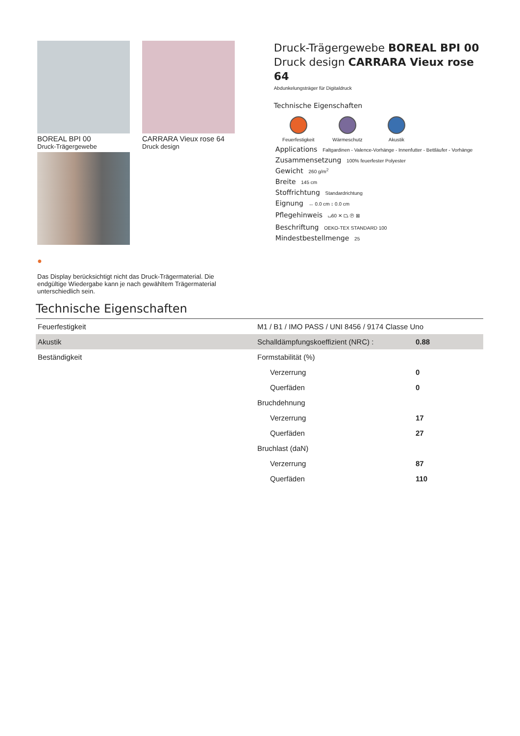BOREAL BPI 00
Druck-Trägergewebe
CARRARA Vieux rose 64
Druck design
●
Das Display berücksichtigt nicht das Druck-Trägermaterial. Die endgültige Wiedergabe kann je nach gewähltem Trägermaterial unterschiedlich sein.
Druck-Trägergewebe BOREAL BPI 00
Druck design CARRARA Vieux rose 64
Abdunkelungsträger für Digitaldruck
Technische Eigenschaften
Feuerfestigkeit
Wärmeschutz Akustik
Applications Faltgardinen - Valence-Vorhänge - Innenfutter - Bettläufer - Vorhänge
Zusammensetzung 100% feuerfester Polyester
Gewicht 260 g/m<sup>2</sup>
Breite 145 cm
Stoffrichtung Standardrichtung
Eignung ↔ 0.0 cm ↕ 0.0 cm
Pflegehinweis ⌴60 ✕ ⏢ Ⓟ ⊠
Beschriftung OEKO-TEX STANDARD 100
Mindestbestellmenge 25
Technische Eigenschaften
| Feuerfestigkeit | M1 / B1 / IMO PASS / UNI 8456 / 9174 Classe Uno | |
| Akustik | Schalldämpfungskoeffizient (NRC) : | 0.88 |
| Beständigkeit | Formstabilität (%) | |
| | Verzerrung | 0 |
| | Querfäden | 0 |
| | Bruchdehnung | |
| | Verzerrung | 17 |
| | Querfäden | 27 |
| | Bruchlast (daN) | |
| | Verzerrung | 87 |
| | Querfäden | 110 |